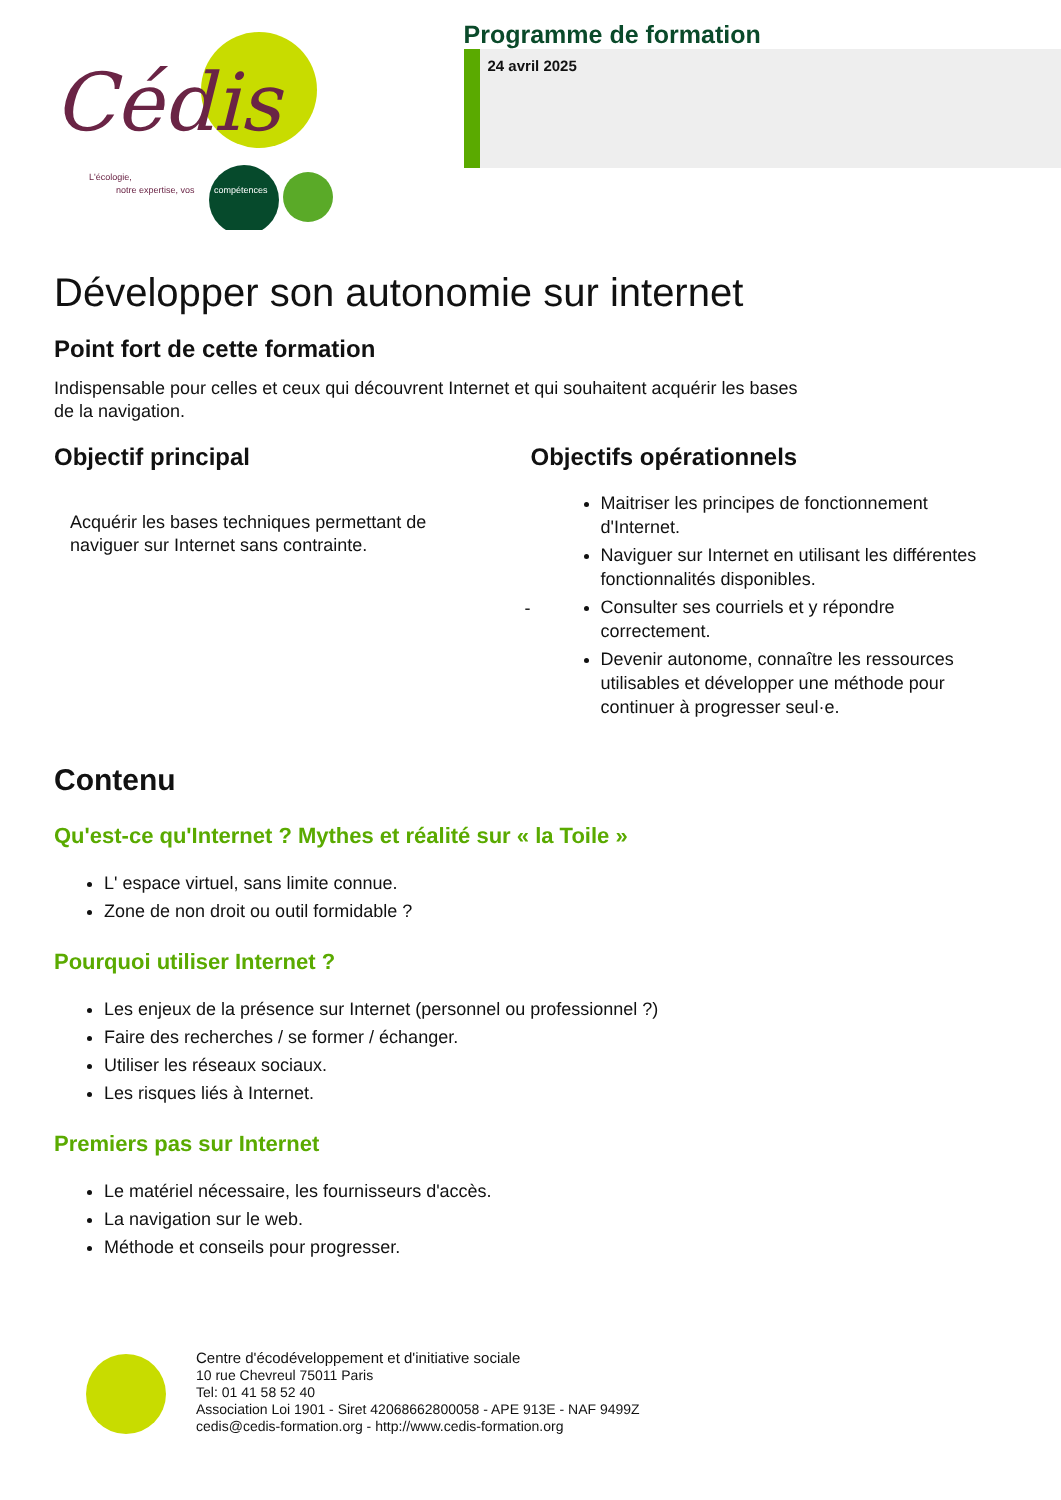Cédis
L'écologie,
notre expertise, vos
compétences
Programme de formation
24 avril 2025
Développer son autonomie sur internet
Point fort de cette formation
Indispensable pour celles et ceux qui découvrent Internet et qui souhaitent acquérir les bases
de la navigation.
Objectif principal
Acquérir les bases techniques permettant de naviguer sur Internet sans contrainte.
-
Objectifs opérationnels
Maitriser les principes de fonctionnement d'Internet.
Naviguer sur Internet en utilisant les différentes fonctionnalités disponibles.
Consulter ses courriels et y répondre correctement.
Devenir autonome, connaître les ressources utilisables et développer une méthode pour continuer à progresser seul·e.
Contenu
Qu'est-ce qu'Internet ? Mythes et réalité sur « la Toile »
L' espace virtuel, sans limite connue.
Zone de non droit ou outil formidable ?
Pourquoi utiliser Internet ?
Les enjeux de la présence sur Internet (personnel ou professionnel ?)
Faire des recherches / se former / échanger.
Utiliser les réseaux sociaux.
Les risques liés à Internet.
Premiers pas sur Internet
Le matériel nécessaire, les fournisseurs d'accès.
La navigation sur le web.
Méthode et conseils pour progresser.
Centre d'écodéveloppement et d'initiative sociale
10 rue Chevreul 75011 Paris
Tel: 01 41 58 52 40
Association Loi 1901 - Siret 42068662800058 - APE 913E - NAF 9499Z
cedis@cedis-formation.org - http://www.cedis-formation.org